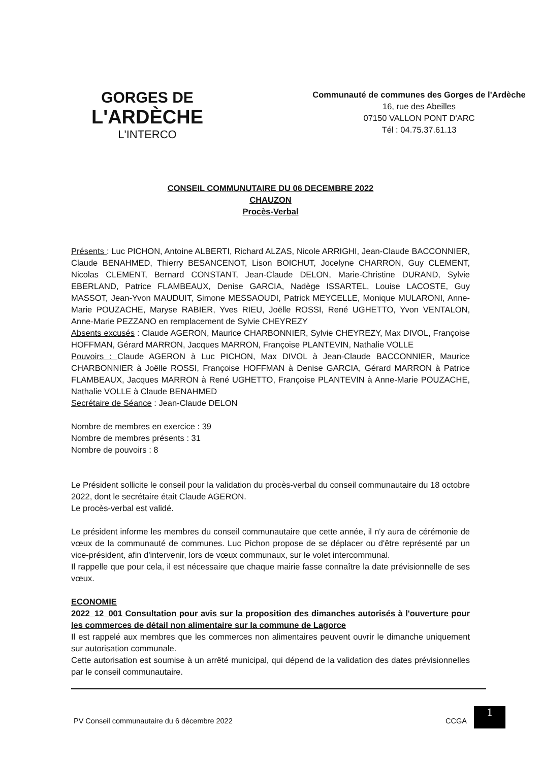GORGES DE
L'ARDÈCHE
L'INTERCO
Communauté de communes des Gorges de l'Ardèche
16, rue des Abeilles
07150 VALLON PONT D'ARC
Tél : 04.75.37.61.13
CONSEIL COMMUNUTAIRE DU 06 DECEMBRE 2022
CHAUZON
Procès-Verbal
Présents : Luc PICHON, Antoine ALBERTI, Richard ALZAS, Nicole ARRIGHI, Jean-Claude BACCONNIER, Claude BENAHMED, Thierry BESANCENOT, Lison BOICHUT, Jocelyne CHARRON, Guy CLEMENT, Nicolas CLEMENT, Bernard CONSTANT, Jean-Claude DELON, Marie-Christine DURAND, Sylvie EBERLAND, Patrice FLAMBEAUX, Denise GARCIA, Nadège ISSARTEL, Louise LACOSTE, Guy MASSOT, Jean-Yvon MAUDUIT, Simone MESSAOUDI, Patrick MEYCELLE, Monique MULARONI, Anne-Marie POUZACHE, Maryse RABIER, Yves RIEU, Joëlle ROSSI, René UGHETTO, Yvon VENTALON, Anne-Marie PEZZANO en remplacement de Sylvie CHEYREZY
Absents excusés : Claude AGERON, Maurice CHARBONNIER, Sylvie CHEYREZY, Max DIVOL, Françoise HOFFMAN, Gérard MARRON, Jacques MARRON, Françoise PLANTEVIN, Nathalie VOLLE
Pouvoirs : Claude AGERON à Luc PICHON, Max DIVOL à Jean-Claude BACCONNIER, Maurice CHARBONNIER à Joëlle ROSSI, Françoise HOFFMAN à Denise GARCIA, Gérard MARRON à Patrice FLAMBEAUX, Jacques MARRON à René UGHETTO, Françoise PLANTEVIN à Anne-Marie POUZACHE, Nathalie VOLLE à Claude BENAHMED
Secrétaire de Séance : Jean-Claude DELON
Nombre de membres en exercice : 39
Nombre de membres présents : 31
Nombre de pouvoirs : 8
Le Président sollicite le conseil pour la validation du procès-verbal du conseil communautaire du 18 octobre 2022, dont le secrétaire était Claude AGERON.
Le procès-verbal est validé.
Le président informe les membres du conseil communautaire que cette année, il n'y aura de cérémonie de vœux de la communauté de communes. Luc Pichon propose de se déplacer ou d'être représenté par un vice-président, afin d'intervenir, lors de vœux communaux, sur le volet intercommunal.
Il rappelle que pour cela, il est nécessaire que chaque mairie fasse connaître la date prévisionnelle de ses vœux.
ECONOMIE
2022_12_001 Consultation pour avis sur la proposition des dimanches autorisés à l'ouverture pour les commerces de détail non alimentaire sur la commune de Lagorce
Il est rappelé aux membres que les commerces non alimentaires peuvent ouvrir le dimanche uniquement sur autorisation communale.
Cette autorisation est soumise à un arrêté municipal, qui dépend de la validation des dates prévisionnelles par le conseil communautaire.
PV Conseil communautaire du 6 décembre 2022 CCGA 1